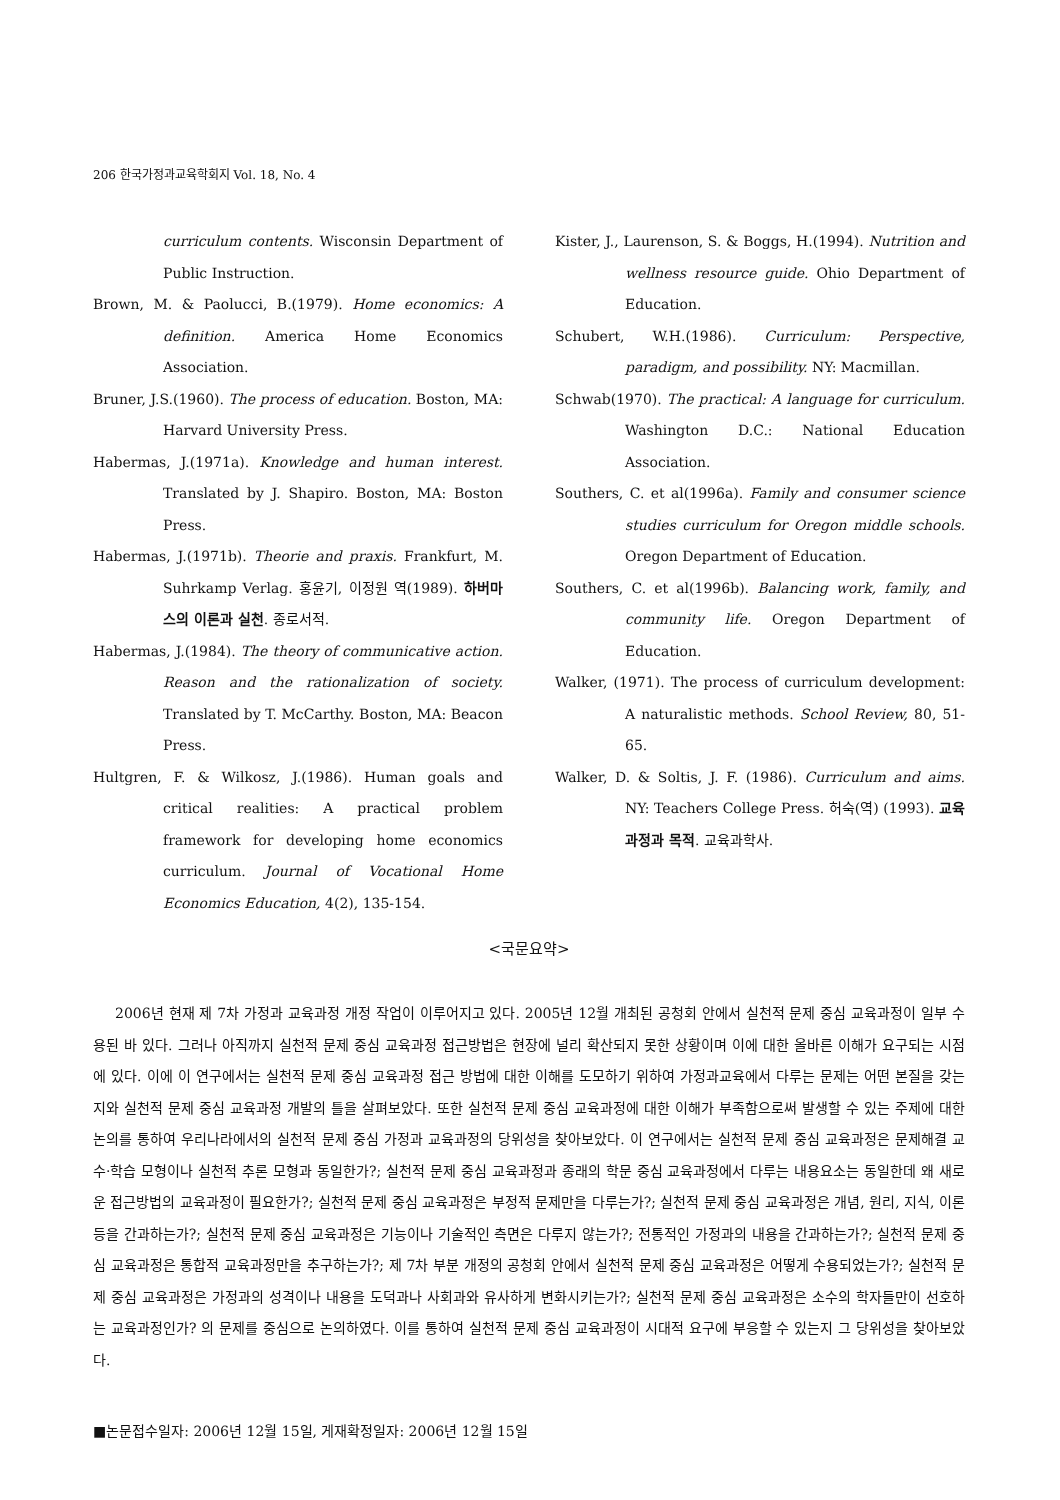206 한국가정과교육학회지 Vol. 18, No. 4
curriculum contents. Wisconsin Department of Public Instruction.
Brown, M. & Paolucci, B.(1979). Home economics: A definition. America Home Economics Association.
Bruner, J.S.(1960). The process of education. Boston, MA: Harvard University Press.
Habermas, J.(1971a). Knowledge and human interest. Translated by J. Shapiro. Boston, MA: Boston Press.
Habermas, J.(1971b). Theorie and praxis. Frankfurt, M. Suhrkamp Verlag. 홍윤기, 이정원 역(1989). 하버마스의 이론과 실천. 종로서적.
Habermas, J.(1984). The theory of communicative action. Reason and the rationalization of society. Translated by T. McCarthy. Boston, MA: Beacon Press.
Hultgren, F. & Wilkosz, J.(1986). Human goals and critical realities: A practical problem framework for developing home economics curriculum. Journal of Vocational Home Economics Education, 4(2), 135-154.
Kister, J., Laurenson, S. & Boggs, H.(1994). Nutrition and wellness resource guide. Ohio Department of Education.
Schubert, W.H.(1986). Curriculum: Perspective, paradigm, and possibility. NY: Macmillan.
Schwab(1970). The practical: A language for curriculum. Washington D.C.: National Education Association.
Southers, C. et al(1996a). Family and consumer science studies curriculum for Oregon middle schools. Oregon Department of Education.
Southers, C. et al(1996b). Balancing work, family, and community life. Oregon Department of Education.
Walker, (1971). The process of curriculum development: A naturalistic methods. School Review, 80, 51-65.
Walker, D. & Soltis, J. F. (1986). Curriculum and aims. NY: Teachers College Press. 허숙(역) (1993). 교육과정과 목적. 교육과학사.
<국문요약>
2006년 현재 제 7차 가정과 교육과정 개정 작업이 이루어지고 있다. 2005년 12월 개최된 공청회 안에서 실천적 문제 중심 교육과정이 일부 수용된 바 있다. 그러나 아직까지 실천적 문제 중심 교육과정 접근방법은 현장에 널리 확산되지 못한 상황이며 이에 대한 올바른 이해가 요구되는 시점에 있다. 이에 이 연구에서는 실천적 문제 중심 교육과정 접근 방법에 대한 이해를 도모하기 위하여 가정과교육에서 다루는 문제는 어떤 본질을 갖는지와 실천적 문제 중심 교육과정 개발의 틀을 살펴보았다. 또한 실천적 문제 중심 교육과정에 대한 이해가 부족함으로써 발생할 수 있는 주제에 대한 논의를 통하여 우리나라에서의 실천적 문제 중심 가정과 교육과정의 당위성을 찾아보았다. 이 연구에서는 실천적 문제 중심 교육과정은 문제해결 교수·학습 모형이나 실천적 추론 모형과 동일한가?; 실천적 문제 중심 교육과정과 종래의 학문 중심 교육과정에서 다루는 내용요소는 동일한데 왜 새로운 접근방법의 교육과정이 필요한가?; 실천적 문제 중심 교육과정은 부정적 문제만을 다루는가?; 실천적 문제 중심 교육과정은 개념, 원리, 지식, 이론 등을 간과하는가?; 실천적 문제 중심 교육과정은 기능이나 기술적인 측면은 다루지 않는가?; 전통적인 가정과의 내용을 간과하는가?; 실천적 문제 중심 교육과정은 통합적 교육과정만을 추구하는가?; 제 7차 부분 개정의 공청회 안에서 실천적 문제 중심 교육과정은 어떻게 수용되었는가?; 실천적 문제 중심 교육과정은 가정과의 성격이나 내용을 도덕과나 사회과와 유사하게 변화시키는가?; 실천적 문제 중심 교육과정은 소수의 학자들만이 선호하는 교육과정인가? 의 문제를 중심으로 논의하였다. 이를 통하여 실천적 문제 중심 교육과정이 시대적 요구에 부응할 수 있는지 그 당위성을 찾아보았다.
■논문접수일자: 2006년 12월 15일, 게재확정일자: 2006년 12월 15일